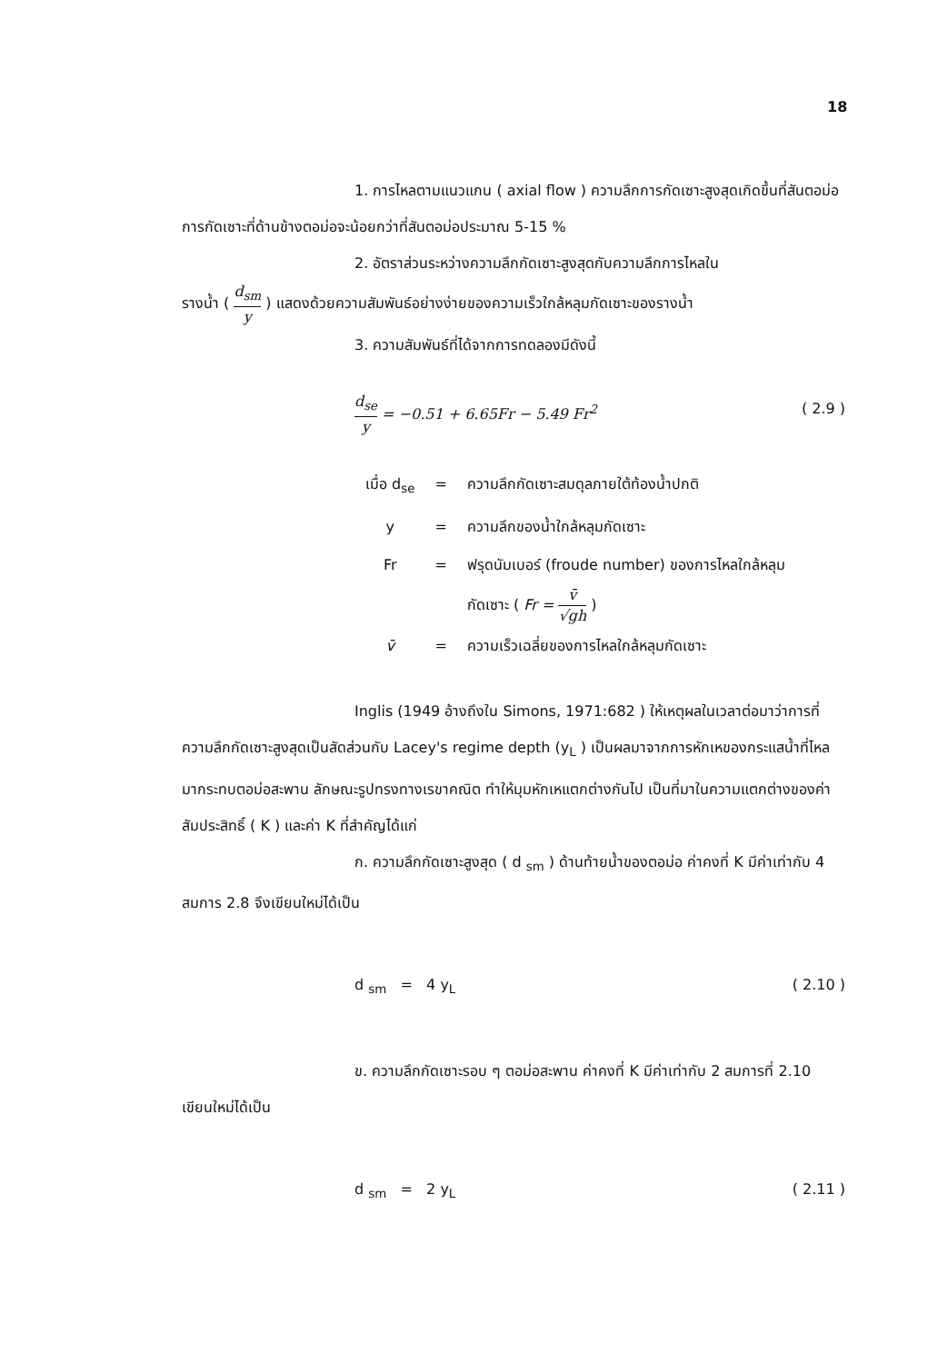18
1. การไหลตามแนวแกน ( axial flow ) ความลึกการกัดเซาะสูงสุดเกิดขึ้นที่สันตอม่อ การกัดเซาะที่ด้านข้างตอม่อจะน้อยกว่าที่สันตอม่อประมาณ 5-15 %
2. อัตราส่วนระหว่างความลึกกัดเซาะสูงสุดกับความลึกการไหลใน
รางน้ำ ( d<sub>sm</sub> y ) แสดงด้วยความสัมพันธ์อย่างง่ายของความเร็วใกล้หลุมกัดเซาะของรางน้ำ
3. ความสัมพันธ์ที่ได้จากการทดลองมีดังนี้
d<sub>se</sub> y = −0.51 + 6.65Fr − 5.49 Fr<sup>2</sup> ( 2.9 )
| เมื่อ d<sub>se</sub> | = | ความลึกกัดเซาะสมดุลภายใต้ท้องน้ำปกติ |
| y | = | ความลึกของน้ำใกล้หลุมกัดเซาะ |
| Fr | = | ฟรุดนัมเบอร์ (froude number) ของการไหลใกล้หลุม |
| | | กัดเซาะ ( Fr = v̄ √gh ) |
| v̄ | = | ความเร็วเฉลี่ยของการไหลใกล้หลุมกัดเซาะ |
Inglis (1949 อ้างถึงใน Simons, 1971:682 ) ให้เหตุผลในเวลาต่อมาว่าการที่ความลึกกัดเซาะสูงสุดเป็นสัดส่วนกับ Lacey's regime depth (y<sub>L</sub> ) เป็นผลมาจากการหักเหของกระแสน้ำที่ไหลมากระทบตอม่อสะพาน ลักษณะรูปทรงทางเรขาคณิต ทำให้มุมหักเหแตกต่างกันไป เป็นที่มาในความแตกต่างของค่าสัมประสิทธิ์ ( K ) และค่า K ที่สำคัญได้แก่
ก. ความลึกกัดเซาะสูงสุด ( d <sub>sm</sub> ) ด้านท้ายน้ำของตอม่อ ค่าคงที่ K มีค่าเท่ากับ 4 สมการ 2.8 จึงเขียนใหม่ได้เป็น
d <sub>sm</sub> = 4 y<sub>L</sub> ( 2.10 )
ข. ความลึกกัดเซาะรอบ ๆ ตอม่อสะพาน ค่าคงที่ K มีค่าเท่ากับ 2 สมการที่ 2.10 เขียนใหม่ได้เป็น
d <sub>sm</sub> = 2 y<sub>L</sub> ( 2.11 )